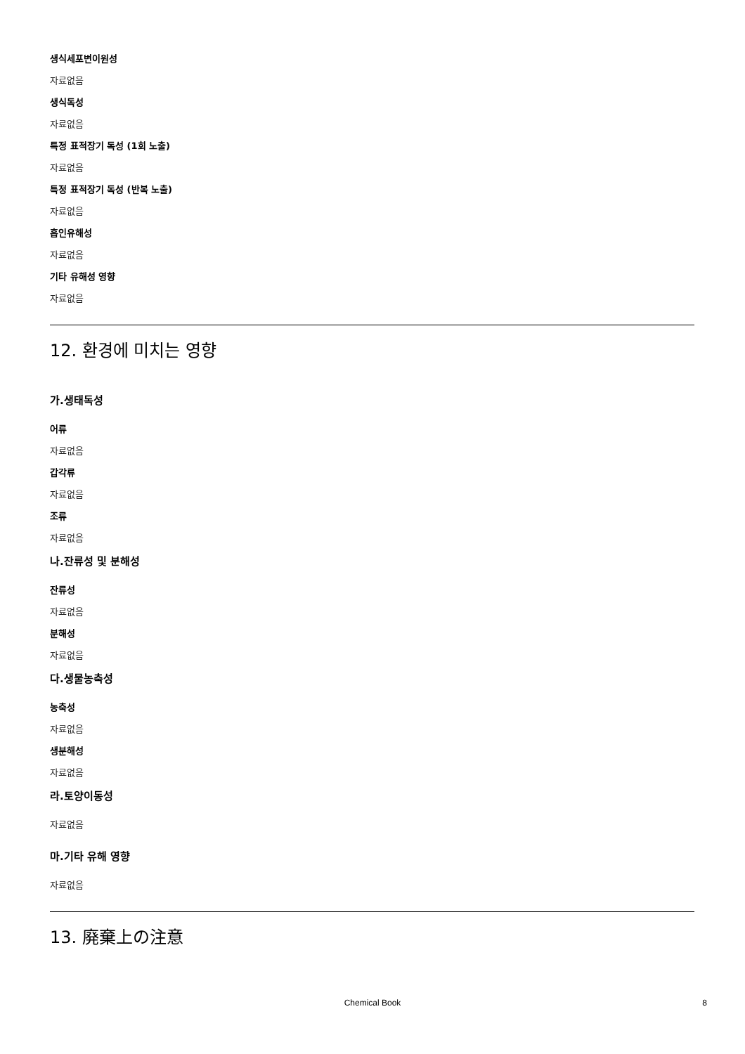생식세포변이원성
자료없음
생식독성
자료없음
특정 표적장기 독성 (1회 노출)
자료없음
특정 표적장기 독성 (반복 노출)
자료없음
흡인유해성
자료없음
기타 유해성 영향
자료없음
12. 환경에 미치는 영향
가.생태독성
어류
자료없음
갑각류
자료없음
조류
자료없음
나.잔류성 및 분해성
잔류성
자료없음
분해성
자료없음
다.생물농축성
농축성
자료없음
생분해성
자료없음
라.토양이동성
자료없음
마.기타 유해 영향
자료없음
13. 廃棄上の注意
Chemical Book 8